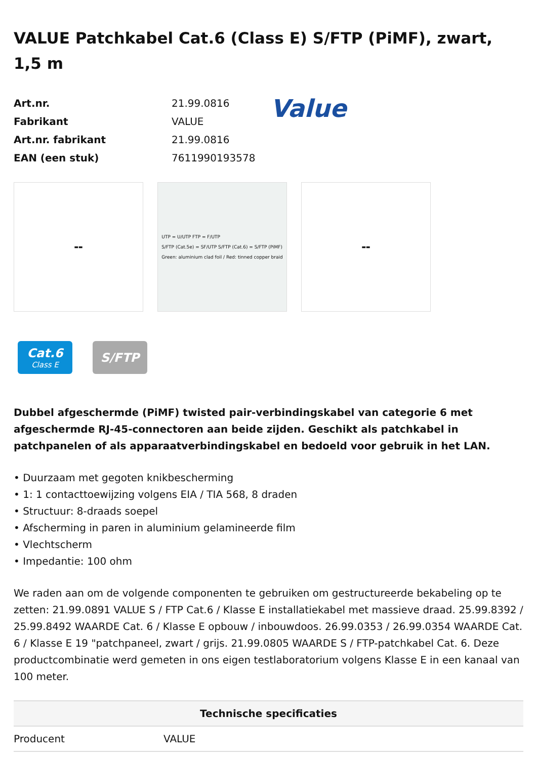VALUE Patchkabel Cat.6 (Class E) S/FTP (PiMF), zwart, 1,5 m
| Art.nr. | 21.99.0816 |
| Fabrikant | VALUE |
| Art.nr. fabrikant | 21.99.0816 |
| EAN (een stuk) | 7611990193578 |
Value
▬▬ UTP = U/UTP FTP = F/UTP
S/FTP (Cat.5e) = SF/UTP S/FTP (Cat.6) = S/FTP (PiMF)
Green: aluminium clad foil / Red: tinned copper braid
▬▬
Cat.6
Class E
S/FTP
Dubbel afgeschermde (PiMF) twisted pair-verbindingskabel van categorie 6 met afgeschermde RJ-45-connectoren aan beide zijden. Geschikt als patchkabel in patchpanelen of als apparaatverbindingskabel en bedoeld voor gebruik in het LAN.
• Duurzaam met gegoten knikbescherming
• 1: 1 contacttoewijzing volgens EIA / TIA 568, 8 draden
• Structuur: 8-draads soepel
• Afscherming in paren in aluminium gelamineerde film
• Vlechtscherm
• Impedantie: 100 ohm
We raden aan om de volgende componenten te gebruiken om gestructureerde bekabeling op te zetten: 21.99.0891 VALUE S / FTP Cat.6 / Klasse E installatiekabel met massieve draad. 25.99.8392 / 25.99.8492 WAARDE Cat. 6 / Klasse E opbouw / inbouwdoos. 26.99.0353 / 26.99.0354 WAARDE Cat. 6 / Klasse E 19 "patchpaneel, zwart / grijs. 21.99.0805 WAARDE S / FTP-patchkabel Cat. 6. Deze productcombinatie werd gemeten in ons eigen testlaboratorium volgens Klasse E in een kanaal van 100 meter.
| Technische specificaties | |
| --- | --- |
| Producent | VALUE |